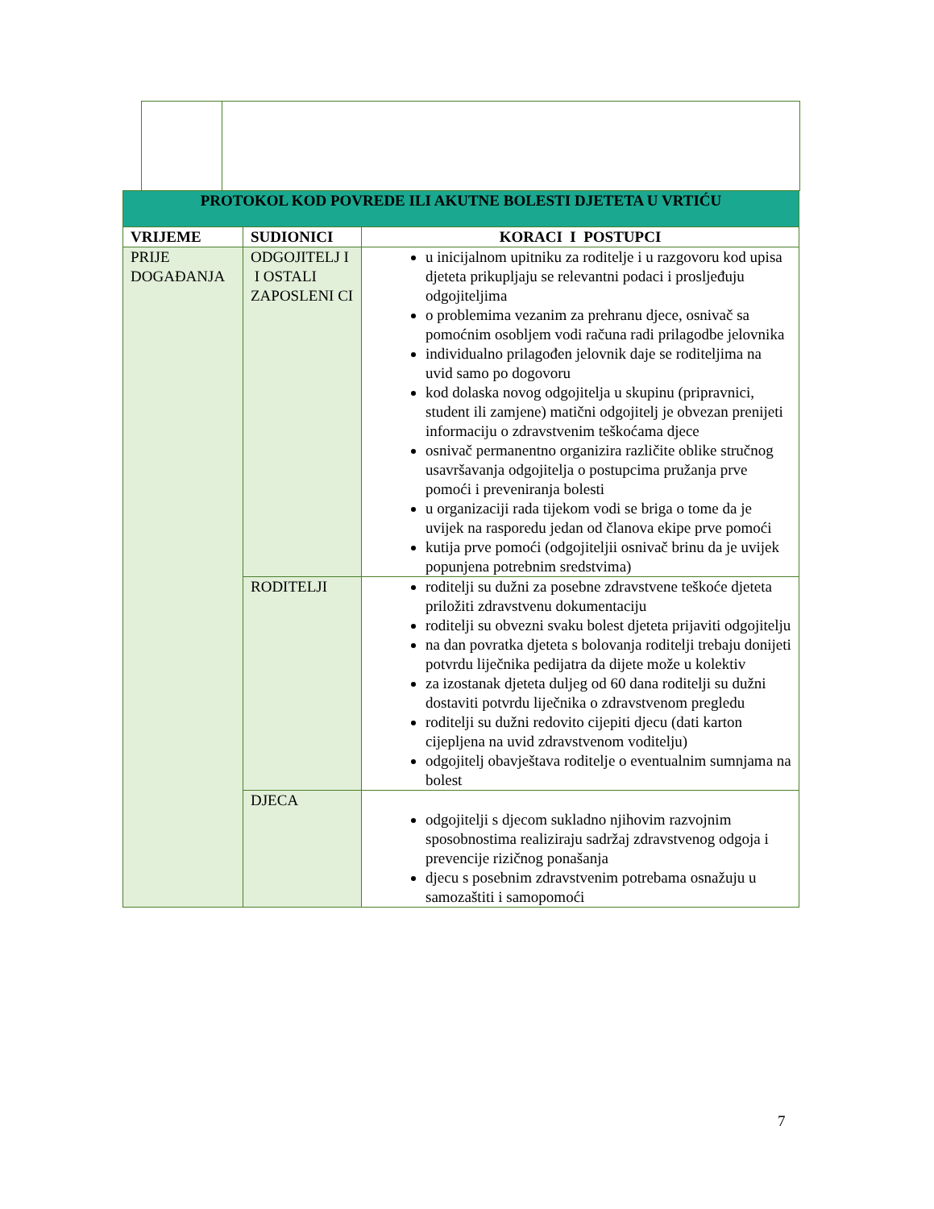| PROTOKOL KOD POVREDE ILI AKUTNE BOLESTI DJETETA U VRTIĆU | | |
| --- | --- | --- |
| VRIJEME | SUDIONICI | KORACI I POSTUPCI |
| PRIJE DOGAĐANJA | ODGOJITELJ I I OSTALI ZAPOSLENI CI | u inicijalnom upitniku za roditelje i u razgovoru kod upisa djeteta prikupljaju se relevantni podaci i prosljeđuju odgojiteljima o problemima vezanim za prehranu djece, osnivač sa pomoćnim osobljem vodi računa radi prilagodbe jelovnika individualno prilagođen jelovnik daje se roditeljima na uvid samo po dogovoru kod dolaska novog odgojitelja u skupinu (pripravnici, student ili zamjene) matični odgojitelj je obvezan prenijeti informaciju o zdravstvenim teškoćama djece osnivač permanentno organizira različite oblike stručnog usavršavanja odgojitelja o postupcima pružanja prve pomoći i preveniranja bolesti u organizaciji rada tijekom vodi se briga o tome da je uvijek na rasporedu jedan od članova ekipe prve pomoći kutija prve pomoći (odgojiteljii osnivač brinu da je uvijek popunjena potrebnim sredstvima) |
| | RODITELJI | roditelji su dužni za posebne zdravstvene teškoće djeteta priložiti zdravstvenu dokumentaciju roditelji su obvezni svaku bolest djeteta prijaviti odgojitelju na dan povratka djeteta s bolovanja roditelji trebaju donijeti potvrdu liječnika pedijatra da dijete može u kolektiv za izostanak djeteta duljeg od 60 dana roditelji su dužni dostaviti potvrdu liječnika o zdravstvenom pregledu roditelji su dužni redovito cijepiti djecu (dati karton cijepljena na uvid zdravstvenom voditelju) odgojitelj obavještava roditelje o eventualnim sumnjama na bolest |
| | DJECA | odgojitelji s djecom sukladno njihovim razvojnim sposobnostima realiziraju sadržaj zdravstvenog odgoja i prevencije rizičnog ponašanja djecu s posebnim zdravstvenim potrebama osnažuju u samozaštiti i samopomoći |
7